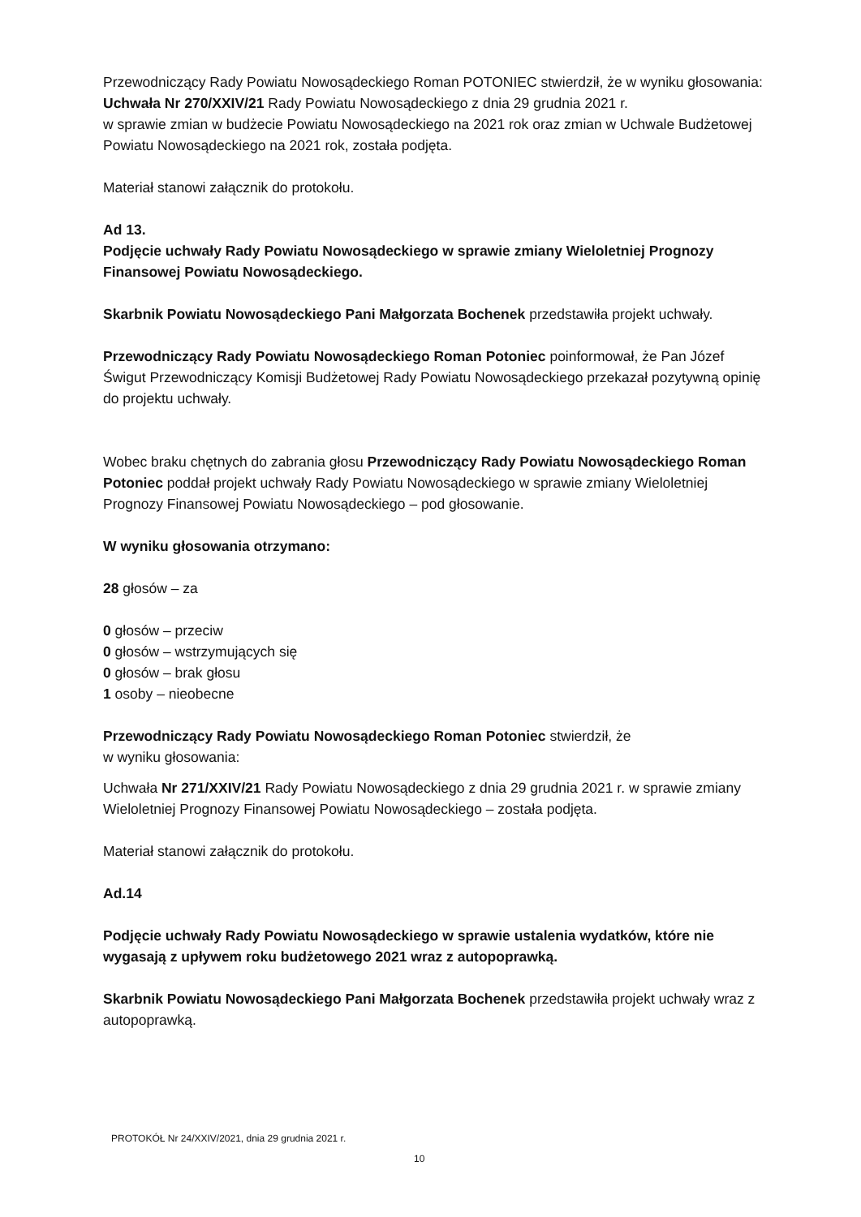Przewodniczący Rady Powiatu Nowosądeckiego Roman POTONIEC stwierdził, że w wyniku głosowania:
Uchwała Nr 270/XXIV/21 Rady Powiatu Nowosądeckiego z dnia 29 grudnia 2021 r.
w sprawie zmian w budżecie Powiatu Nowosądeckiego na 2021 rok oraz zmian w Uchwale Budżetowej Powiatu Nowosądeckiego na 2021 rok, została podjęta.
Materiał stanowi załącznik do protokołu.
Ad 13.
Podjęcie uchwały Rady Powiatu Nowosądeckiego w sprawie zmiany Wieloletniej Prognozy Finansowej Powiatu Nowosądeckiego.
Skarbnik Powiatu Nowosądeckiego Pani Małgorzata Bochenek przedstawiła projekt uchwały.
Przewodniczący Rady Powiatu Nowosądeckiego Roman Potoniec poinformował, że Pan Józef Świgut Przewodniczący Komisji Budżetowej Rady Powiatu Nowosądeckiego przekazał pozytywną opinię do projektu uchwały.
Wobec braku chętnych do zabrania głosu Przewodniczący Rady Powiatu Nowosądeckiego Roman Potoniec poddał projekt uchwały Rady Powiatu Nowosądeckiego w sprawie zmiany Wieloletniej Prognozy Finansowej Powiatu Nowosądeckiego – pod głosowanie.
W wyniku głosowania otrzymano:
28 głosów – za
0 głosów – przeciw
0 głosów – wstrzymujących się
0 głosów – brak głosu
1 osoby – nieobecne
Przewodniczący Rady Powiatu Nowosądeckiego Roman Potoniec stwierdził, że
w wyniku głosowania:
Uchwała Nr 271/XXIV/21 Rady Powiatu Nowosądeckiego z dnia 29 grudnia 2021 r. w sprawie zmiany Wieloletniej Prognozy Finansowej Powiatu Nowosądeckiego – została podjęta.
Materiał stanowi załącznik do protokołu.
Ad.14
Podjęcie uchwały Rady Powiatu Nowosądeckiego w sprawie ustalenia wydatków, które nie wygasają z upływem roku budżetowego 2021 wraz z autopoprawką.
Skarbnik Powiatu Nowosądeckiego Pani Małgorzata Bochenek przedstawiła projekt uchwały wraz z autopoprawką.
PROTOKÓŁ Nr 24/XXIV/2021, dnia 29 grudnia 2021 r.
10